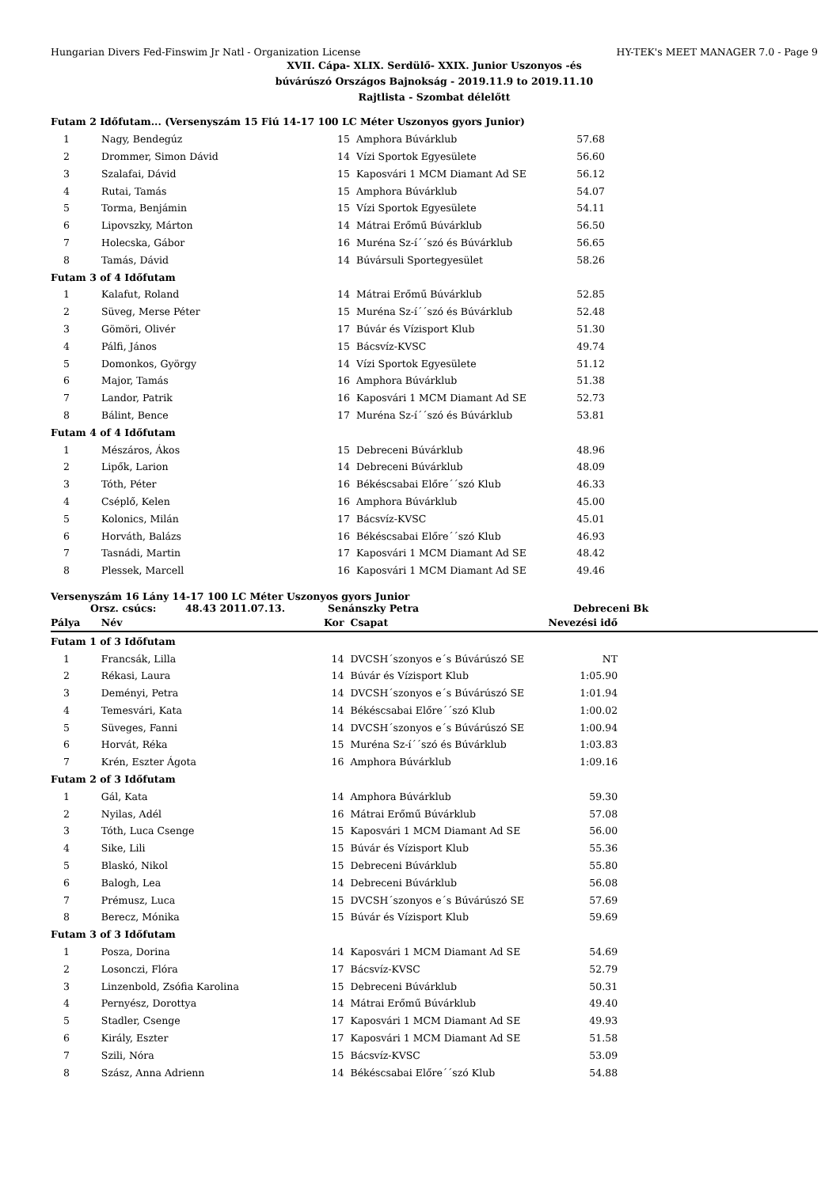Hungarian Divers Fed-Finswim Jr Natl - Organization License HY-TEK's MEET MANAGER 7.0 - Page 9
XVII. Cápa- XLIX. Serdülő- XXIX. Junior Uszonyos -és
búvárúszó Országos Bajnokság - 2019.11.9 to 2019.11.10
Rajtlista - Szombat délelőtt
| Futam 2 Időfutam... (Versenyszám 15 Fiú 14-17 100 LC Méter Uszonyos gyors Junior) | | | | |
| 1 | Nagy, Bendegúz | 15 | Amphora Búvárklub | 57.68 |
| 2 | Drommer, Simon Dávid | 14 | Vízi Sportok Egyesülete | 56.60 |
| 3 | Szalafai, Dávid | 15 | Kaposvári 1 MCM Diamant Ad SE | 56.12 |
| 4 | Rutai, Tamás | 15 | Amphora Búvárklub | 54.07 |
| 5 | Torma, Benjámin | 15 | Vízi Sportok Egyesülete | 54.11 |
| 6 | Lipovszky, Márton | 14 | Mátrai Erőmű Búvárklub | 56.50 |
| 7 | Holecska, Gábor | 16 | Muréna Sz-í´´szó és Búvárklub | 56.65 |
| 8 | Tamás, Dávid | 14 | Búvársuli Sportegyesület | 58.26 |
| Futam 3 of 4 Időfutam | | | | |
| 1 | Kalafut, Roland | 14 | Mátrai Erőmű Búvárklub | 52.85 |
| 2 | Süveg, Merse Péter | 15 | Muréna Sz-í´´szó és Búvárklub | 52.48 |
| 3 | Gömöri, Olivér | 17 | Búvár és Vízisport Klub | 51.30 |
| 4 | Pálfi, János | 15 | Bácsvíz-KVSC | 49.74 |
| 5 | Domonkos, György | 14 | Vízi Sportok Egyesülete | 51.12 |
| 6 | Major, Tamás | 16 | Amphora Búvárklub | 51.38 |
| 7 | Landor, Patrik | 16 | Kaposvári 1 MCM Diamant Ad SE | 52.73 |
| 8 | Bálint, Bence | 17 | Muréna Sz-í´´szó és Búvárklub | 53.81 |
| Futam 4 of 4 Időfutam | | | | |
| 1 | Mészáros, Ákos | 15 | Debreceni Búvárklub | 48.96 |
| 2 | Lipők, Larion | 14 | Debreceni Búvárklub | 48.09 |
| 3 | Tóth, Péter | 16 | Békéscsabai Előre´´szó Klub | 46.33 |
| 4 | Cséplő, Kelen | 16 | Amphora Búvárklub | 45.00 |
| 5 | Kolonics, Milán | 17 | Bácsvíz-KVSC | 45.01 |
| 6 | Horváth, Balázs | 16 | Békéscsabai Előre´´szó Klub | 46.93 |
| 7 | Tasnádi, Martin | 17 | Kaposvári 1 MCM Diamant Ad SE | 48.42 |
| 8 | Plessek, Marcell | 16 | Kaposvári 1 MCM Diamant Ad SE | 49.46 |
Versenyszám 16 Lány 14-17 100 LC Méter Uszonyos gyors Junior
Orsz. csúcs: 48.43 2011.07.13. Senánszky Petra Debreceni Bk
| Pálya | Név | Kor | Csapat | Nevezési idő | |
| --- | --- | --- | --- | --- | --- |
| Futam 1 of 3 Időfutam | | | | | |
| 1 | Francsák, Lilla | 14 | DVCSH´szonyos e´s Búvárúszó SE | NT | |
| 2 | Rékasi, Laura | 14 | Búvár és Vízisport Klub | 1:05.90 | |
| 3 | Deményi, Petra | 14 | DVCSH´szonyos e´s Búvárúszó SE | 1:01.94 | |
| 4 | Temesvári, Kata | 14 | Békéscsabai Előre´´szó Klub | 1:00.02 | |
| 5 | Süveges, Fanni | 14 | DVCSH´szonyos e´s Búvárúszó SE | 1:00.94 | |
| 6 | Horvát, Réka | 15 | Muréna Sz-í´´szó és Búvárklub | 1:03.83 | |
| 7 | Krén, Eszter Ágota | 16 | Amphora Búvárklub | 1:09.16 | |
| Futam 2 of 3 Időfutam | | | | | |
| 1 | Gál, Kata | 14 | Amphora Búvárklub | 59.30 | |
| 2 | Nyilas, Adél | 16 | Mátrai Erőmű Búvárklub | 57.08 | |
| 3 | Tóth, Luca Csenge | 15 | Kaposvári 1 MCM Diamant Ad SE | 56.00 | |
| 4 | Sike, Lili | 15 | Búvár és Vízisport Klub | 55.36 | |
| 5 | Blaskó, Nikol | 15 | Debreceni Búvárklub | 55.80 | |
| 6 | Balogh, Lea | 14 | Debreceni Búvárklub | 56.08 | |
| 7 | Prémusz, Luca | 15 | DVCSH´szonyos e´s Búvárúszó SE | 57.69 | |
| 8 | Berecz, Mónika | 15 | Búvár és Vízisport Klub | 59.69 | |
| Futam 3 of 3 Időfutam | | | | | |
| 1 | Posza, Dorina | 14 | Kaposvári 1 MCM Diamant Ad SE | 54.69 | |
| 2 | Losonczi, Flóra | 17 | Bácsvíz-KVSC | 52.79 | |
| 3 | Linzenbold, Zsófia Karolina | 15 | Debreceni Búvárklub | 50.31 | |
| 4 | Pernyész, Dorottya | 14 | Mátrai Erőmű Búvárklub | 49.40 | |
| 5 | Stadler, Csenge | 17 | Kaposvári 1 MCM Diamant Ad SE | 49.93 | |
| 6 | Király, Eszter | 17 | Kaposvári 1 MCM Diamant Ad SE | 51.58 | |
| 7 | Szili, Nóra | 15 | Bácsvíz-KVSC | 53.09 | |
| 8 | Szász, Anna Adrienn | 14 | Békéscsabai Előre´´szó Klub | 54.88 | |